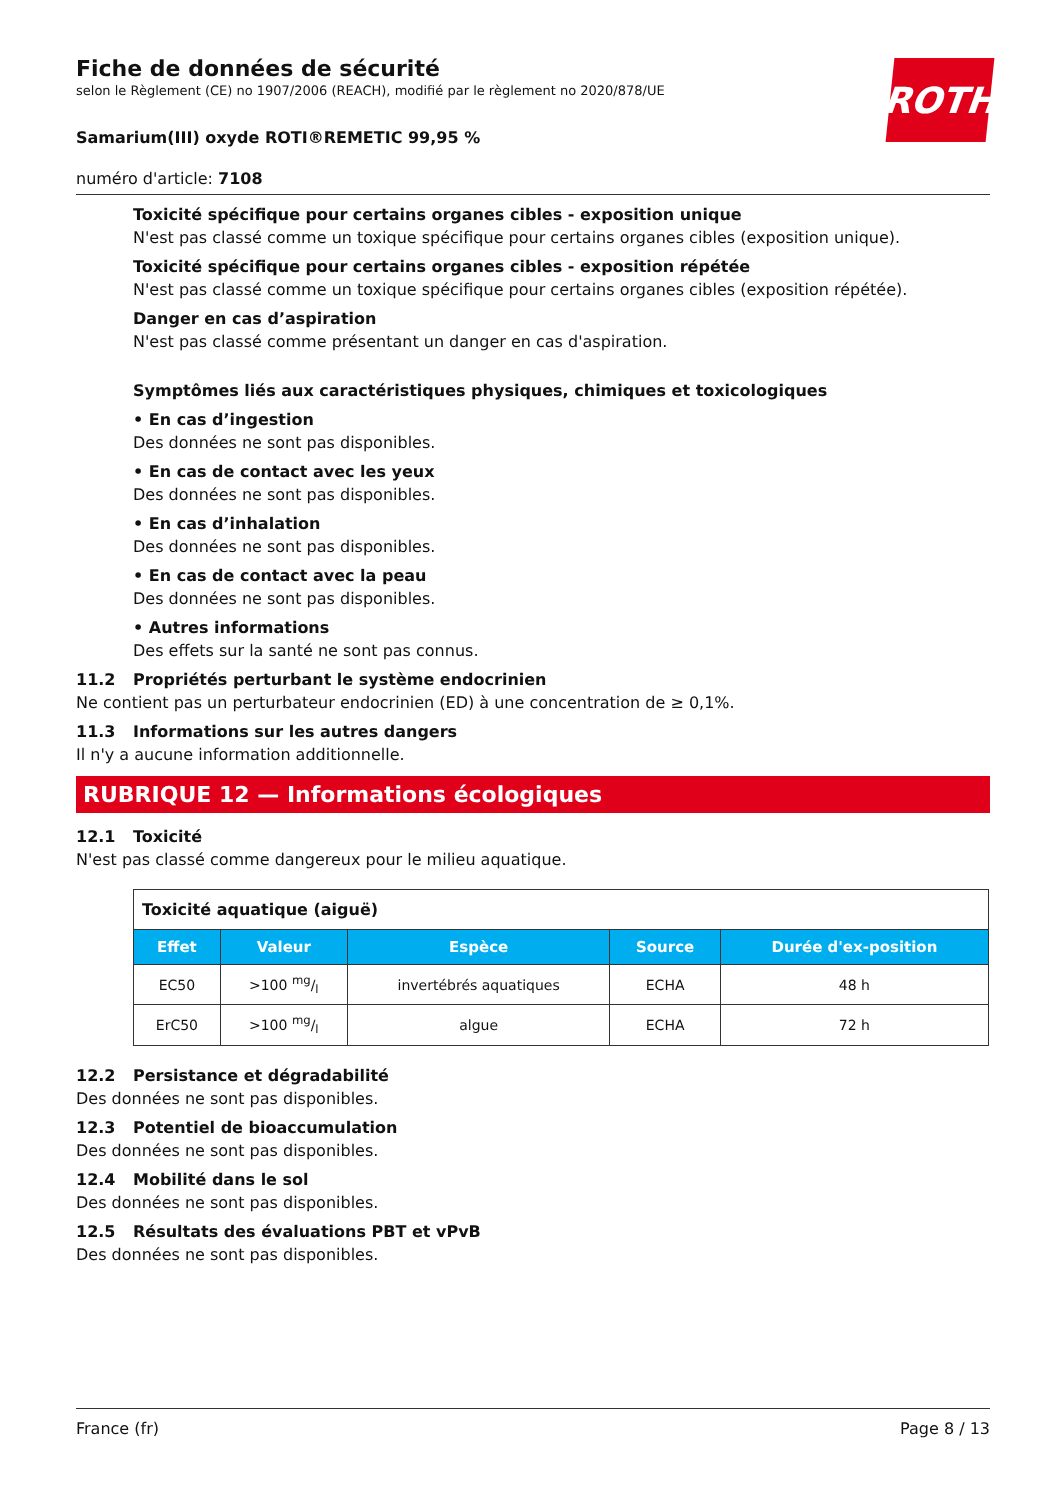ROTH
Fiche de données de sécurité
selon le Règlement (CE) no 1907/2006 (REACH), modifié par le règlement no 2020/878/UE
Samarium(III) oxyde ROTI®REMETIC 99,95 %
numéro d'article: 7108
Toxicité spécifique pour certains organes cibles - exposition unique
N'est pas classé comme un toxique spécifique pour certains organes cibles (exposition unique).
Toxicité spécifique pour certains organes cibles - exposition répétée
N'est pas classé comme un toxique spécifique pour certains organes cibles (exposition répétée).
Danger en cas d’aspiration
N'est pas classé comme présentant un danger en cas d'aspiration.
Symptômes liés aux caractéristiques physiques, chimiques et toxicologiques
• En cas d’ingestion
Des données ne sont pas disponibles.
• En cas de contact avec les yeux
Des données ne sont pas disponibles.
• En cas d’inhalation
Des données ne sont pas disponibles.
• En cas de contact avec la peau
Des données ne sont pas disponibles.
• Autres informations
Des effets sur la santé ne sont pas connus.
11.2 Propriétés perturbant le système endocrinien
Ne contient pas un perturbateur endocrinien (ED) à une concentration de ≥ 0,1%.
11.3 Informations sur les autres dangers
Il n'y a aucune information additionnelle.
RUBRIQUE 12 — Informations écologiques
12.1 Toxicité
N'est pas classé comme dangereux pour le milieu aquatique.
| Toxicité aquatique (aiguë) | | | | |
| Effet | Valeur | Espèce | Source | Durée d'ex-position |
| EC50 | >100 mg/l | invertébrés aquatiques | ECHA | 48 h |
| ErC50 | >100 mg/l | algue | ECHA | 72 h |
12.2 Persistance et dégradabilité
Des données ne sont pas disponibles.
12.3 Potentiel de bioaccumulation
Des données ne sont pas disponibles.
12.4 Mobilité dans le sol
Des données ne sont pas disponibles.
12.5 Résultats des évaluations PBT et vPvB
Des données ne sont pas disponibles.
France (fr) Page 8 / 13